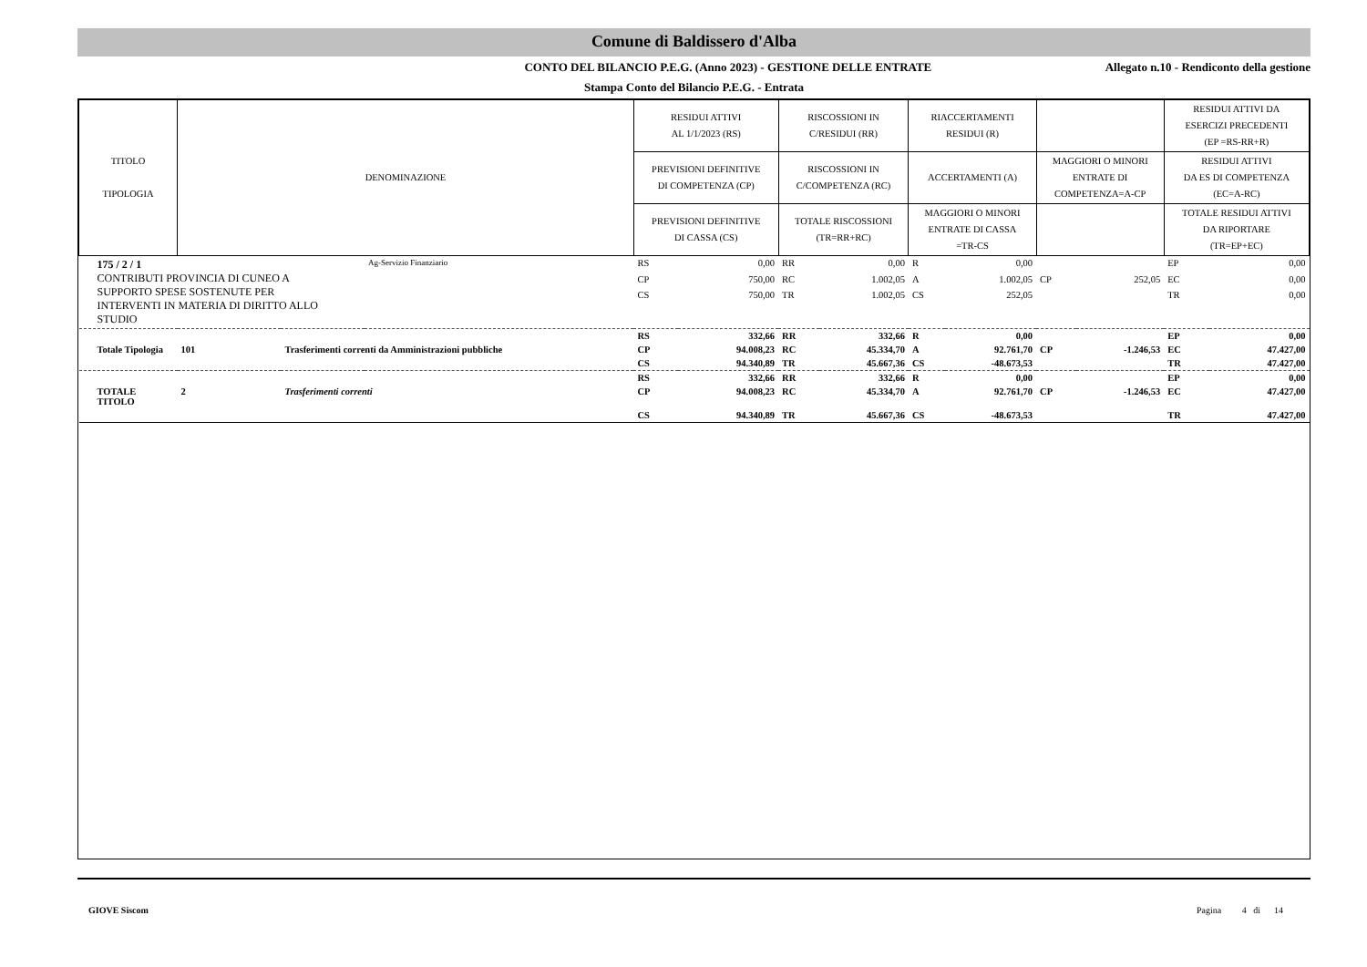Comune di Baldissero d'Alba
CONTO DEL BILANCIO P.E.G. (Anno 2023) - GESTIONE DELLE ENTRATE
Allegato n.10 - Rendiconto della gestione
Stampa Conto del Bilancio P.E.G. - Entrata
| TITOLO TIPOLOGIA | DENOMINAZIONE | | | RESIDUI ATTIVI AL 1/1/2023 (RS) | | RISCOSSIONI IN C/RESIDUI (RR) | | RIACCERTAMENTI RESIDUI (R) | | | | RESIDUI ATTIVI DA ESERCIZI PRECEDENTI (EP =RS-RR+R) | |
| --- | --- | --- | --- | --- | --- | --- | --- | --- | --- | --- | --- | --- | --- |
| | | | | PREVISIONI DEFINITIVE DI COMPETENZA (CP) | | RISCOSSIONI IN C/COMPETENZA (RC) | | ACCERTAMENTI (A) | | MAGGIORI O MINORI ENTRATE DI COMPETENZA=A-CP | | RESIDUI ATTIVI DA ES DI COMPETENZA (EC=A-RC) | |
| | | | | PREVISIONI DEFINITIVE DI CASSA (CS) | | TOTALE RISCOSSIONI (TR=RR+RC) | | MAGGIORI O MINORI ENTRATE DI CASSA =TR-CS | | | | TOTALE RESIDUI ATTIVI DA RIPORTARE (TR=EP+EC) | |
| 175 / 2 / 1 CONTRIBUTI PROVINCIA DI CUNEO A SUPPORTO SPESE SOSTENUTE PER INTERVENTI IN MATERIA DI DIRITTO ALLO STUDIO | | | Ag-Servizio Finanziario | RS | 0,00 | RR | 0,00 | R | 0,00 | | | EP | 0,00 |
| | | | | CP | 750,00 | RC | 1.002,05 | A | 1.002,05 | CP | 252,05 | EC | 0,00 |
| | | | | CS | 750,00 | TR | 1.002,05 | CS | 252,05 | | | TR | 0,00 |
| | | | | RS | 332,66 | RR | 332,66 | R | 0,00 | | | EP | 0,00 |
| Totale Tipologia | 101 | Trasferimenti correnti da Amministrazioni pubbliche | | CP | 94.008,23 | RC | 45.334,70 | A | 92.761,70 | CP | -1.246,53 | EC | 47.427,00 |
| | | | | CS | 94.340,89 | TR | 45.667,36 | CS | -48.673,53 | | | TR | 47.427,00 |
| | | | | RS | 332,66 | RR | 332,66 | R | 0,00 | | | EP | 0,00 |
| TOTALE TITOLO | 2 | Trasferimenti correnti | | CP | 94.008,23 | RC | 45.334,70 | A | 92.761,70 | CP | -1.246,53 | EC | 47.427,00 |
| | | | | CS | 94.340,89 | TR | 45.667,36 | CS | -48.673,53 | | | TR | 47.427,00 |
GIOVE Siscom Pagina 4 di 14